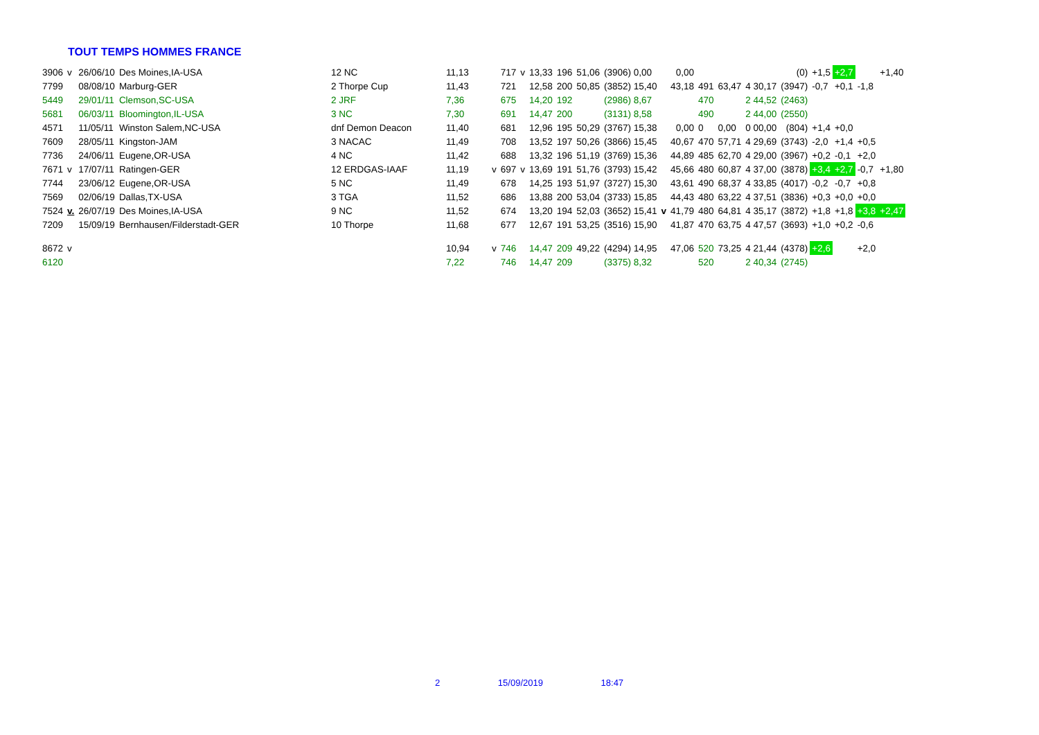TOUT TEMPS HOMMES FRANCE
| 3906 | v | 26/06/10 | Des Moines,IA-USA | 12 NC | 11,13 | | 717 | v | 13,33 | 196 | 51,06 | (3906) 0,00 | | 0,00 | | | | (0) | +1,5 | +2,7 | | +1,40 |
| 7799 | | 08/08/10 | Marburg-GER | 2 Thorpe Cup | 11,43 | | 721 | | 12,58 | 200 | 50,85 | (3852) 15,40 | | 43,18 | 491 | 63,47 | 4 30,17 | (3947) | -0,7 | +0,1 | -1,8 | |
| 5449 | | 29/01/11 | Clemson,SC-USA | 2 JRF | 7,36 | | 675 | | 14,20 | 192 | | (2986) 8,67 | | | 470 | | 2 44,52 | (2463) | | | | |
| 5681 | | 06/03/11 | Bloomington,IL-USA | 3 NC | 7,30 | | 691 | | 14,47 | 200 | | (3131) 8,58 | | | 490 | | 2 44,00 | (2550) | | | | |
| 4571 | | 11/05/11 | Winston Salem,NC-USA | dnf Demon Deacon | 11,40 | | 681 | | 12,96 | 195 | 50,29 | (3767) 15,38 | | 0,00 | 0 | 0,00 | 0 00,00 | (804) | +1,4 | +0,0 | | |
| 7609 | | 28/05/11 | Kingston-JAM | 3 NACAC | 11,49 | | 708 | | 13,52 | 197 | 50,26 | (3866) 15,45 | | 40,67 | 470 | 57,71 | 4 29,69 | (3743) | -2,0 | +1,4 | +0,5 | |
| 7736 | | 24/06/11 | Eugene,OR-USA | 4 NC | 11,42 | | 688 | | 13,32 | 196 | 51,19 | (3769) 15,36 | | 44,89 | 485 | 62,70 | 4 29,00 | (3967) | +0,2 | -0,1 | +2,0 | |
| 7671 | v | 17/07/11 | Ratingen-GER | 12 ERDGAS-IAAF | 11,19 | v | 697 | v | 13,69 | 191 | 51,76 | (3793) 15,42 | | 45,66 | 480 | 60,87 | 4 37,00 | (3878) | +3,4 | +2,7 | -0,7 | +1,80 |
| 7744 | | 23/06/12 | Eugene,OR-USA | 5 NC | 11,49 | | 678 | | 14,25 | 193 | 51,97 | (3727) 15,30 | | 43,61 | 490 | 68,37 | 4 33,85 | (4017) | -0,2 | -0,7 | +0,8 | |
| 7569 | | 02/06/19 | Dallas,TX-USA | 3 TGA | 11,52 | | 686 | | 13,88 | 200 | 53,04 | (3733) 15,85 | | 44,43 | 480 | 63,22 | 4 37,51 | (3836) | +0,3 | +0,0 | +0,0 | |
| 7524 | v. | 26/07/19 | Des Moines,IA-USA | 9 NC | 11,52 | | 674 | | 13,20 | 194 | 52,03 | (3652) 15,41 | v | 41,79 | 480 | 64,81 | 4 35,17 | (3872) | +1,8 | +1,8 | +3,8 | +2,47 |
| 7209 | | 15/09/19 | Bernhausen/Filderstadt-GER | 10 Thorpe | 11,68 | | 677 | | 12,67 | 191 | 53,25 | (3516) 15,90 | | 41,87 | 470 | 63,75 | 4 47,57 | (3693) | +1,0 | +0,2 | -0,6 | |
| 8672 | v | | | | 10,94 | v | 746 | | 14,47 | 209 | 49,22 | (4294) 14,95 | | 47,06 | 520 | 73,25 | 4 21,44 | (4378) | +2,6 | | +2,0 | |
| 6120 | | | | | 7,22 | | 746 | | 14,47 | 209 | | (3375) 8,32 | | | 520 | | 2 40,34 | (2745) | | | | |
2 15/09/2019 18:47